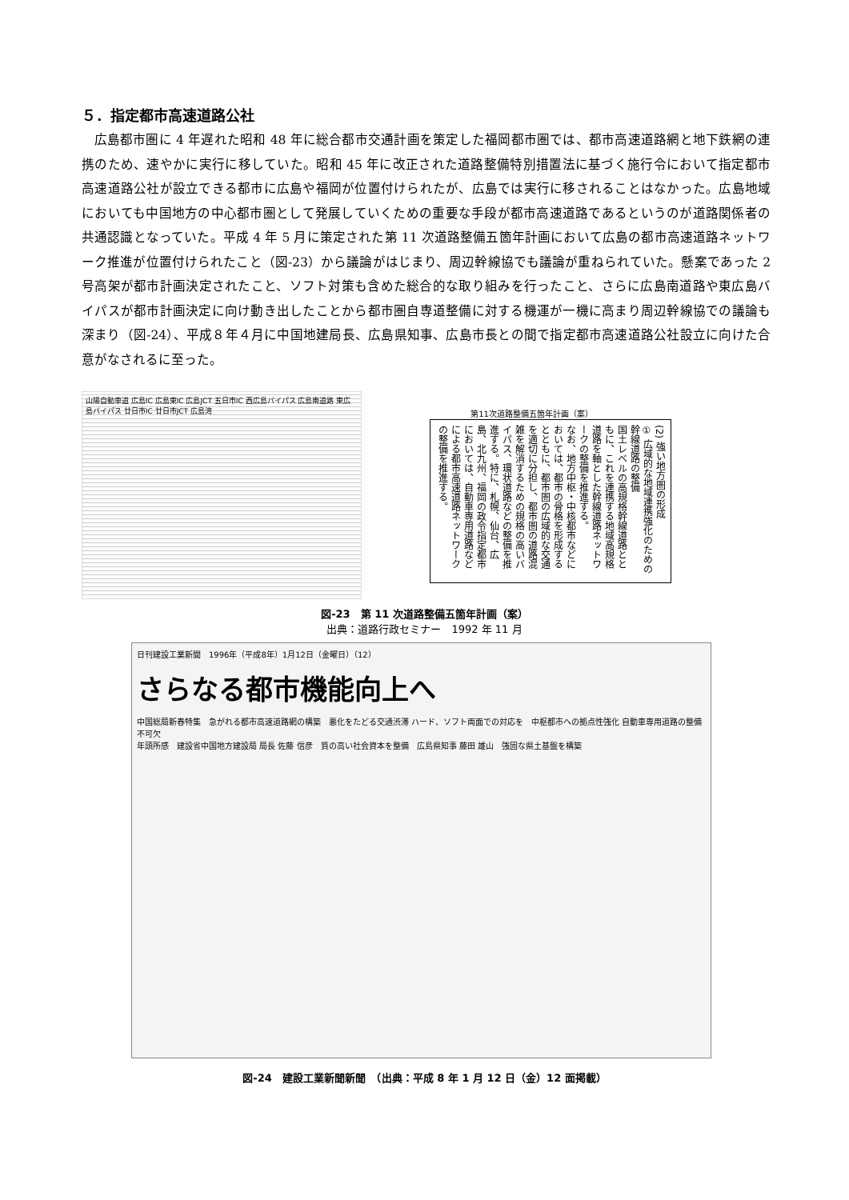５．指定都市高速道路公社
広島都市圏に 4 年遅れた昭和 48 年に総合都市交通計画を策定した福岡都市圏では、都市高速道路網と地下鉄網の連携のため、速やかに実行に移していた。昭和 45 年に改正された道路整備特別措置法に基づく施行令において指定都市高速道路公社が設立できる都市に広島や福岡が位置付けられたが、広島では実行に移されることはなかった。広島地域においても中国地方の中心都市圏として発展していくための重要な手段が都市高速道路であるというのが道路関係者の共通認識となっていた。平成 4 年 5 月に策定された第 11 次道路整備五箇年計画において広島の都市高速道路ネットワーク推進が位置付けられたこと（図-23）から議論がはじまり、周辺幹線協でも議論が重ねられていた。懸案であった 2 号高架が都市計画決定されたこと、ソフト対策も含めた総合的な取り組みを行ったこと、さらに広島南道路や東広島バイパスが都市計画決定に向け動き出したことから都市圏自専道整備に対する機運が一機に高まり周辺幹線協での議論も深まり（図-24）、平成８年４月に中国地建局長、広島県知事、広島市長との間で指定都市高速道路公社設立に向けた合意がなされるに至った。
山陽自動車道 広島IC 広島東IC 広島JCT 五日市IC 西広島バイパス 広島南道路 東広島バイパス 廿日市IC 廿日市JCT 広島湾
第11次道路整備五箇年計画（案）
(2) 強い地方圏の形成
① 広域的な地域連携強化のための幹線道路の整備
国土レベルの高規格幹線道路とともに、これを連携する地域高規格道路を軸とした幹線道路ネットワークの整備を推進する。
なお、地方中枢・中核都市などにおいては、都市の骨格を形成するとともに、都市圏の広域的な交通を適切に分担し、都市圏の道路混雑を解消するための規格の高いバイパス、環状道路などの整備を推進する。特に、札幌、仙台、広島、北九州、福岡の政令指定都市においては、自動車専用道路などによる都市高速道路ネットワークの整備を推進する。
図-23　第 11 次道路整備五箇年計画（案）
出典：道路行政セミナー　1992 年 11 月
日刊建設工業新聞　1996年（平成8年）1月12日（金曜日）（12）
さらなる都市機能向上へ
中国総局新春特集　急がれる都市高速道路網の構築　悪化をたどる交通渋滞 ハード、ソフト両面での対応を　中枢都市への拠点性強化 自動車専用道路の整備不可欠
年頭所感　建設省中国地方建設局 局長 佐藤 信彦　質の高い社会資本を整備　広島県知事 藤田 雄山　強固な県土基盤を構築
図-24　建設工業新聞新聞　（出典：平成 8 年 1 月 12 日（金）12 面掲載）